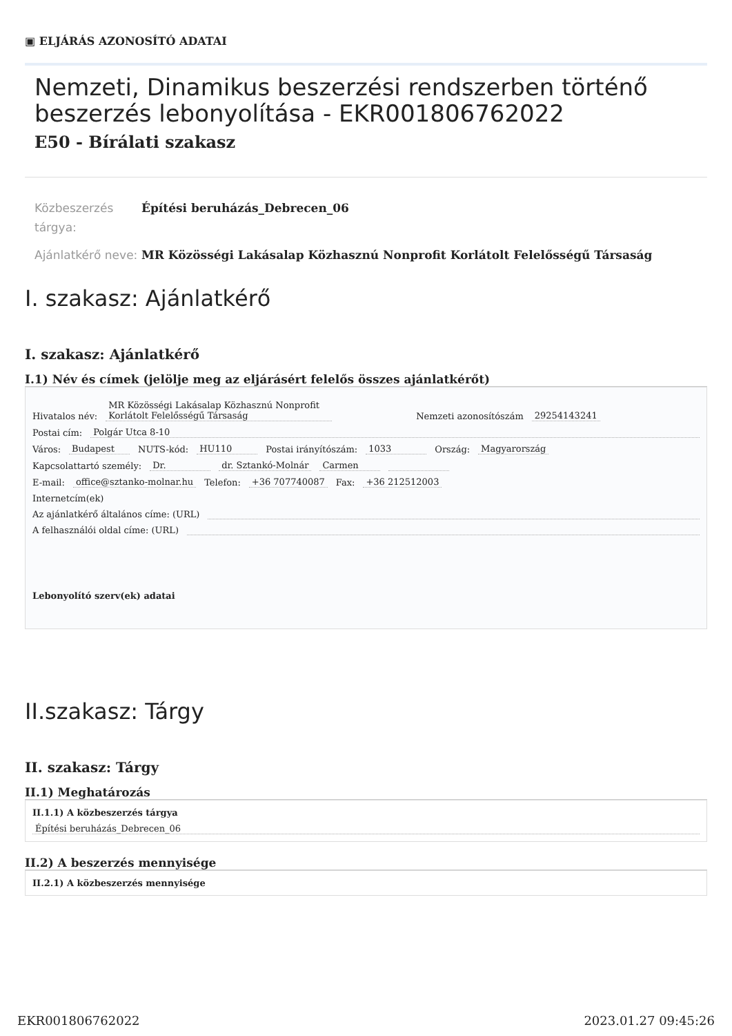▣ ELJÁRÁS AZONOSÍTÓ ADATAI
Nemzeti, Dinamikus beszerzési rendszerben történő beszerzés lebonyolítása - EKR001806762022
E50 - Bírálati szakasz
Közbeszerzés tárgya:
Építési beruházás_Debrecen_06
Ajánlatkérő neve:
MR Közösségi Lakásalap Közhasznú Nonprofit Korlátolt Felelősségű Társaság
I. szakasz: Ajánlatkérő
I. szakasz: Ajánlatkérő
I.1) Név és címek (jelölje meg az eljárásért felelős összes ajánlatkérőt)
Hivatalos név: MR Közösségi Lakásalap Közhasznú Nonprofit Korlátolt Felelősségű Társaság Nemzeti azonosítószám 29254143241
Postai cím: Polgár Utca 8-10
Város: Budapest NUTS-kód: HU110 Postai irányítószám: 1033 Ország: Magyarország
Kapcsolattartó személy: Dr. dr. Sztankó-Molnár Carmen
E-mail: office@sztanko-molnar.hu Telefon: +36 707740087 Fax: +36 212512003
Internetcím(ek)
Az ajánlatkérő általános címe: (URL)
A felhasználói oldal címe: (URL)
Lebonyolító szerv(ek) adatai
II.szakasz: Tárgy
II. szakasz: Tárgy
II.1) Meghatározás
II.1.1) A közbeszerzés tárgya
Építési beruházás_Debrecen_06
II.2) A beszerzés mennyisége
II.2.1) A közbeszerzés mennyisége
EKR001806762022 2023.01.27 09:45:26